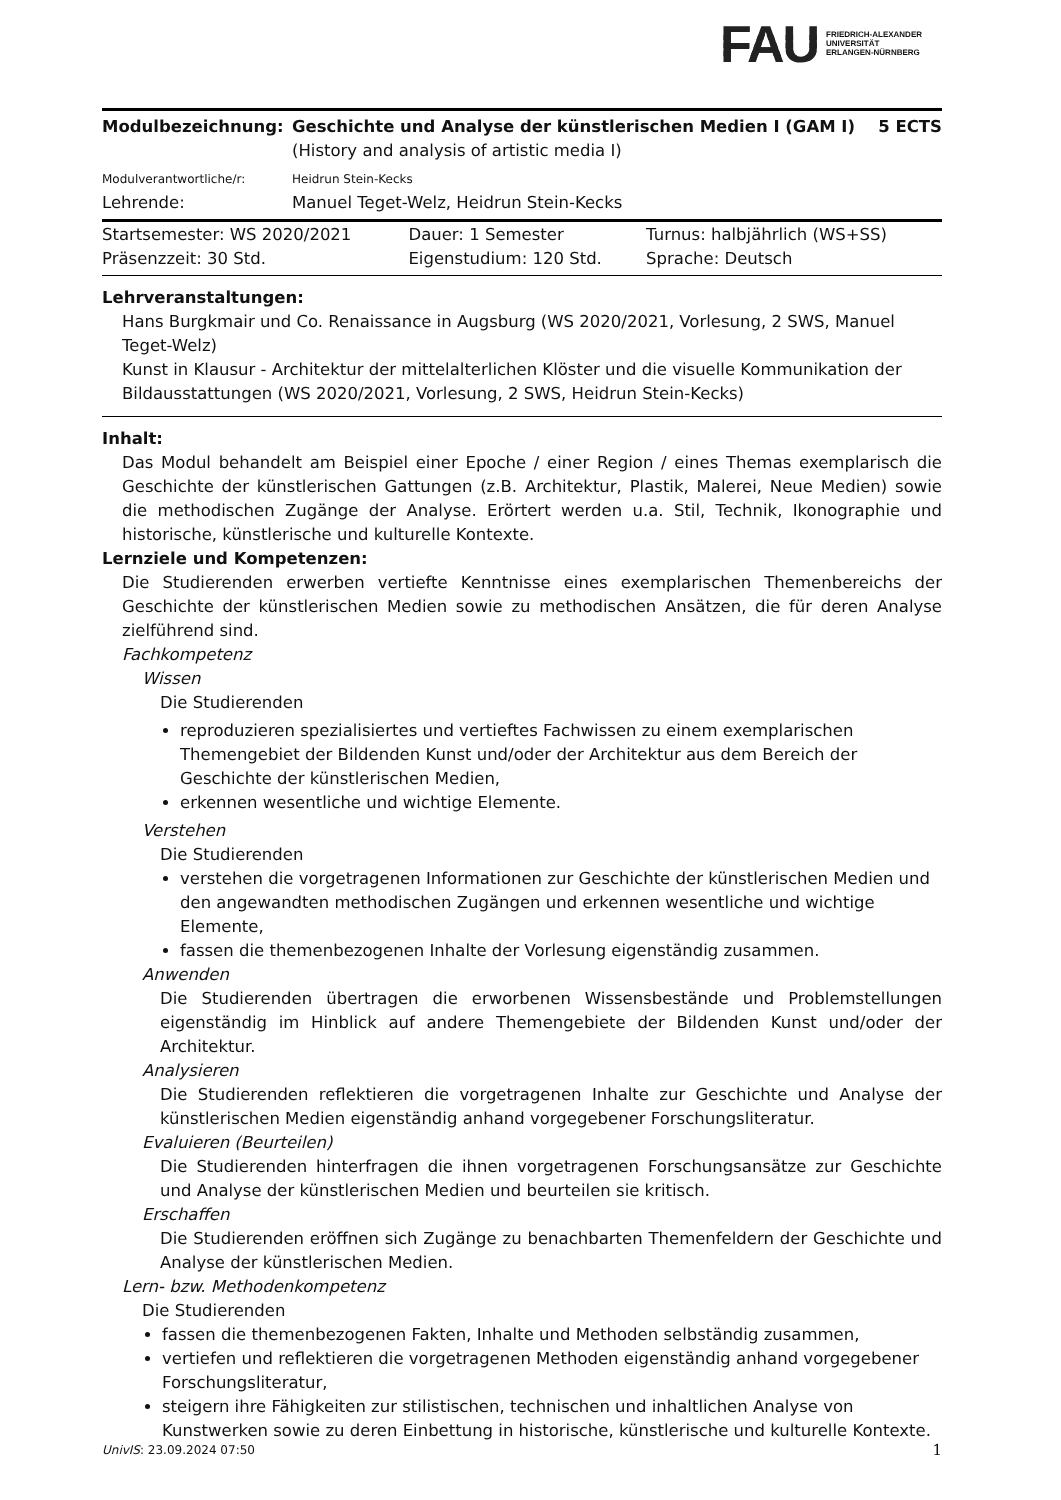FAU
FRIEDRICH-ALEXANDER
UNIVERSITÄT
ERLANGEN-NÜRNBERG
| Modulbezeichnung: | Geschichte und Analyse der künstlerischen Medien I (GAM I) (History and analysis of artistic media I) | 5 ECTS |
| Modulverantwortliche/r: | Heidrun Stein-Kecks | |
| Lehrende: | Manuel Teget-Welz, Heidrun Stein-Kecks | |
| Startsemester: WS 2020/2021 | Dauer: 1 Semester | Turnus: halbjährlich (WS+SS) |
| Präsenzzeit: 30 Std. | Eigenstudium: 120 Std. | Sprache: Deutsch |
Lehrveranstaltungen:
Hans Burgkmair und Co. Renaissance in Augsburg (WS 2020/2021, Vorlesung, 2 SWS, Manuel Teget-Welz)
Kunst in Klausur - Architektur der mittelalterlichen Klöster und die visuelle Kommunikation der Bildausstattungen (WS 2020/2021, Vorlesung, 2 SWS, Heidrun Stein-Kecks)
Inhalt:
Das Modul behandelt am Beispiel einer Epoche / einer Region / eines Themas exemplarisch die Geschichte der künstlerischen Gattungen (z.B. Architektur, Plastik, Malerei, Neue Medien) sowie die methodischen Zugänge der Analyse. Erörtert werden u.a. Stil, Technik, Ikonographie und historische, künstlerische und kulturelle Kontexte.
Lernziele und Kompetenzen:
Die Studierenden erwerben vertiefte Kenntnisse eines exemplarischen Themenbereichs der Geschichte der künstlerischen Medien sowie zu methodischen Ansätzen, die für deren Analyse zielführend sind.
Fachkompetenz
Wissen
Die Studierenden
reproduzieren spezialisiertes und vertieftes Fachwissen zu einem exemplarischen Themengebiet der Bildenden Kunst und/oder der Architektur aus dem Bereich der Geschichte der künstlerischen Medien,
erkennen wesentliche und wichtige Elemente.
Verstehen
Die Studierenden
verstehen die vorgetragenen Informationen zur Geschichte der künstlerischen Medien und den angewandten methodischen Zugängen und erkennen wesentliche und wichtige Elemente,
fassen die themenbezogenen Inhalte der Vorlesung eigenständig zusammen.
Anwenden
Die Studierenden übertragen die erworbenen Wissensbestände und Problemstellungen eigenständig im Hinblick auf andere Themengebiete der Bildenden Kunst und/oder der Architektur.
Analysieren
Die Studierenden reflektieren die vorgetragenen Inhalte zur Geschichte und Analyse der künstlerischen Medien eigenständig anhand vorgegebener Forschungsliteratur.
Evaluieren (Beurteilen)
Die Studierenden hinterfragen die ihnen vorgetragenen Forschungsansätze zur Geschichte und Analyse der künstlerischen Medien und beurteilen sie kritisch.
Erschaffen
Die Studierenden eröffnen sich Zugänge zu benachbarten Themenfeldern der Geschichte und Analyse der künstlerischen Medien.
Lern- bzw. Methodenkompetenz
Die Studierenden
fassen die themenbezogenen Fakten, Inhalte und Methoden selbständig zusammen,
vertiefen und reflektieren die vorgetragenen Methoden eigenständig anhand vorgegebener Forschungsliteratur,
steigern ihre Fähigkeiten zur stilistischen, technischen und inhaltlichen Analyse von Kunstwerken sowie zu deren Einbettung in historische, künstlerische und kulturelle Kontexte.
UnivIS: 23.09.2024 07:50 1